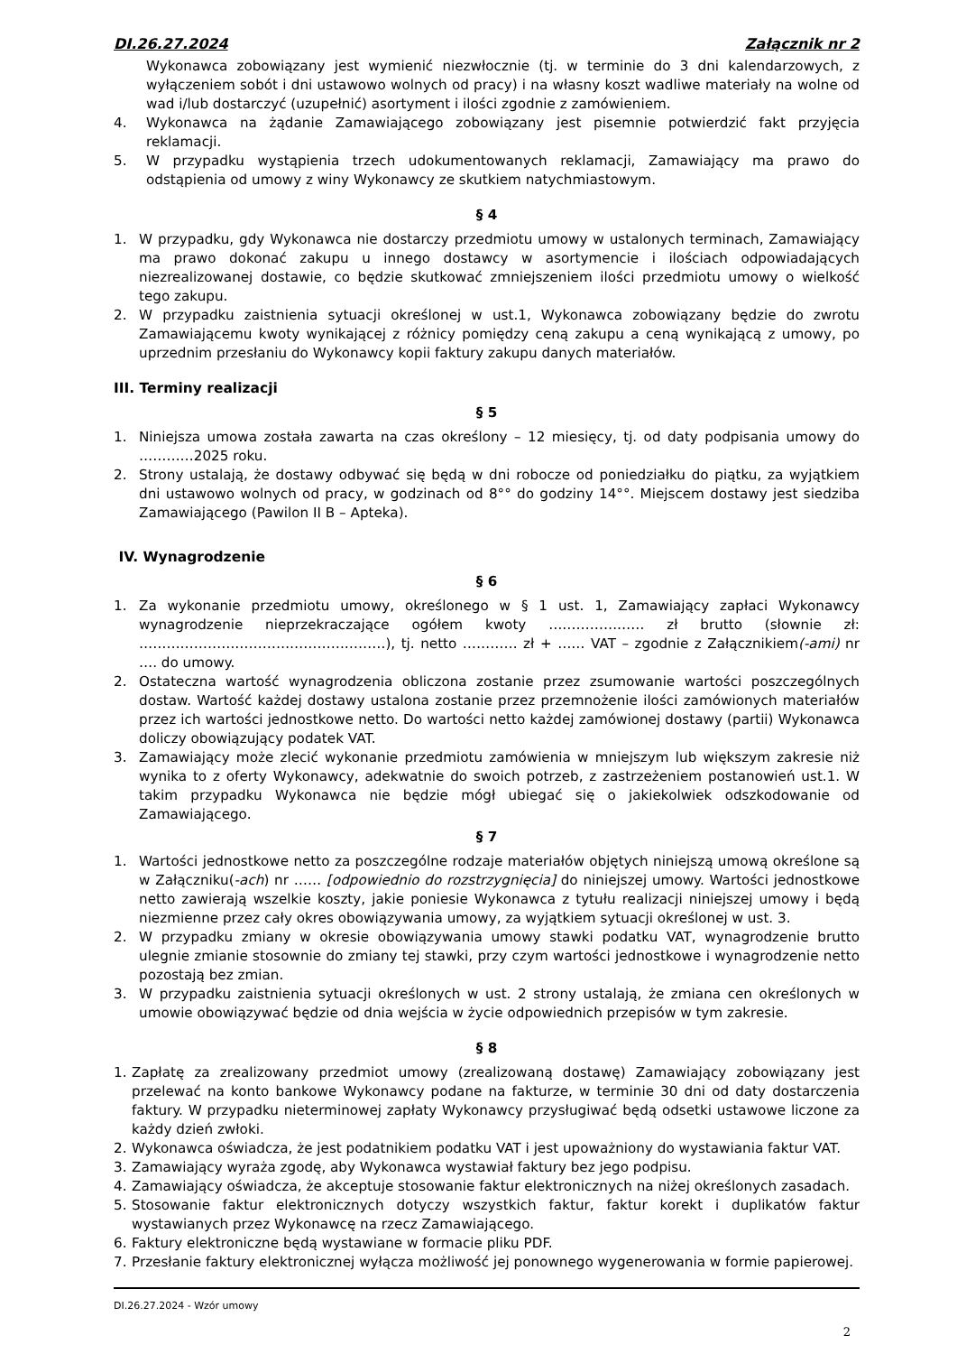DI.26.27.2024 Załącznik nr 2
Wykonawca zobowiązany jest wymienić niezwłocznie (tj. w terminie do 3 dni kalendarzowych, z wyłączeniem sobót i dni ustawowo wolnych od pracy) i na własny koszt wadliwe materiały na wolne od wad i/lub dostarczyć (uzupełnić) asortyment i ilości zgodnie z zamówieniem.
4. Wykonawca na żądanie Zamawiającego zobowiązany jest pisemnie potwierdzić fakt przyjęcia reklamacji.
5. W przypadku wystąpienia trzech udokumentowanych reklamacji, Zamawiający ma prawo do odstąpienia od umowy z winy Wykonawcy ze skutkiem natychmiastowym.
§ 4
1. W przypadku, gdy Wykonawca nie dostarczy przedmiotu umowy w ustalonych terminach, Zamawiający ma prawo dokonać zakupu u innego dostawcy w asortymencie i ilościach odpowiadających niezrealizowanej dostawie, co będzie skutkować zmniejszeniem ilości przedmiotu umowy o wielkość tego zakupu.
2. W przypadku zaistnienia sytuacji określonej w ust.1, Wykonawca zobowiązany będzie do zwrotu Zamawiającemu kwoty wynikającej z różnicy pomiędzy ceną zakupu a ceną wynikającą z umowy, po uprzednim przesłaniu do Wykonawcy kopii faktury zakupu danych materiałów.
III. Terminy realizacji
§ 5
1. Niniejsza umowa została zawarta na czas określony – 12 miesięcy, tj. od daty podpisania umowy do …………2025 roku.
2. Strony ustalają, że dostawy odbywać się będą w dni robocze od poniedziałku do piątku, za wyjątkiem dni ustawowo wolnych od pracy, w godzinach od 8°° do godziny 14°°. Miejscem dostawy jest siedziba Zamawiającego (Pawilon II B – Apteka).
IV. Wynagrodzenie
§ 6
1. Za wykonanie przedmiotu umowy, określonego w § 1 ust. 1, Zamawiający zapłaci Wykonawcy wynagrodzenie nieprzekraczające ogółem kwoty ………………… zł brutto (słownie zł: ………………………………………………), tj. netto ………… zł + …… VAT – zgodnie z Załącznikiem(-ami) nr …. do umowy.
2. Ostateczna wartość wynagrodzenia obliczona zostanie przez zsumowanie wartości poszczególnych dostaw. Wartość każdej dostawy ustalona zostanie przez przemnożenie ilości zamówionych materiałów przez ich wartości jednostkowe netto. Do wartości netto każdej zamówionej dostawy (partii) Wykonawca doliczy obowiązujący podatek VAT.
3. Zamawiający może zlecić wykonanie przedmiotu zamówienia w mniejszym lub większym zakresie niż wynika to z oferty Wykonawcy, adekwatnie do swoich potrzeb, z zastrzeżeniem postanowień ust.1. W takim przypadku Wykonawca nie będzie mógł ubiegać się o jakiekolwiek odszkodowanie od Zamawiającego.
§ 7
1. Wartości jednostkowe netto za poszczególne rodzaje materiałów objętych niniejszą umową określone są w Załączniku(-ach) nr …… [odpowiednio do rozstrzygnięcia] do niniejszej umowy. Wartości jednostkowe netto zawierają wszelkie koszty, jakie poniesie Wykonawca z tytułu realizacji niniejszej umowy i będą niezmienne przez cały okres obowiązywania umowy, za wyjątkiem sytuacji określonej w ust. 3.
2. W przypadku zmiany w okresie obowiązywania umowy stawki podatku VAT, wynagrodzenie brutto ulegnie zmianie stosownie do zmiany tej stawki, przy czym wartości jednostkowe i wynagrodzenie netto pozostają bez zmian.
3. W przypadku zaistnienia sytuacji określonych w ust. 2 strony ustalają, że zmiana cen określonych w umowie obowiązywać będzie od dnia wejścia w życie odpowiednich przepisów w tym zakresie.
§ 8
1. Zapłatę za zrealizowany przedmiot umowy (zrealizowaną dostawę) Zamawiający zobowiązany jest przelewać na konto bankowe Wykonawcy podane na fakturze, w terminie 30 dni od daty dostarczenia faktury. W przypadku nieterminowej zapłaty Wykonawcy przysługiwać będą odsetki ustawowe liczone za każdy dzień zwłoki.
2. Wykonawca oświadcza, że jest podatnikiem podatku VAT i jest upoważniony do wystawiania faktur VAT.
3. Zamawiający wyraża zgodę, aby Wykonawca wystawiał faktury bez jego podpisu.
4. Zamawiający oświadcza, że akceptuje stosowanie faktur elektronicznych na niżej określonych zasadach.
5. Stosowanie faktur elektronicznych dotyczy wszystkich faktur, faktur korekt i duplikatów faktur wystawianych przez Wykonawcę na rzecz Zamawiającego.
6. Faktury elektroniczne będą wystawiane w formacie pliku PDF.
7. Przesłanie faktury elektronicznej wyłącza możliwość jej ponownego wygenerowania w formie papierowej.
DI.26.27.2024 - Wzór umowy
2